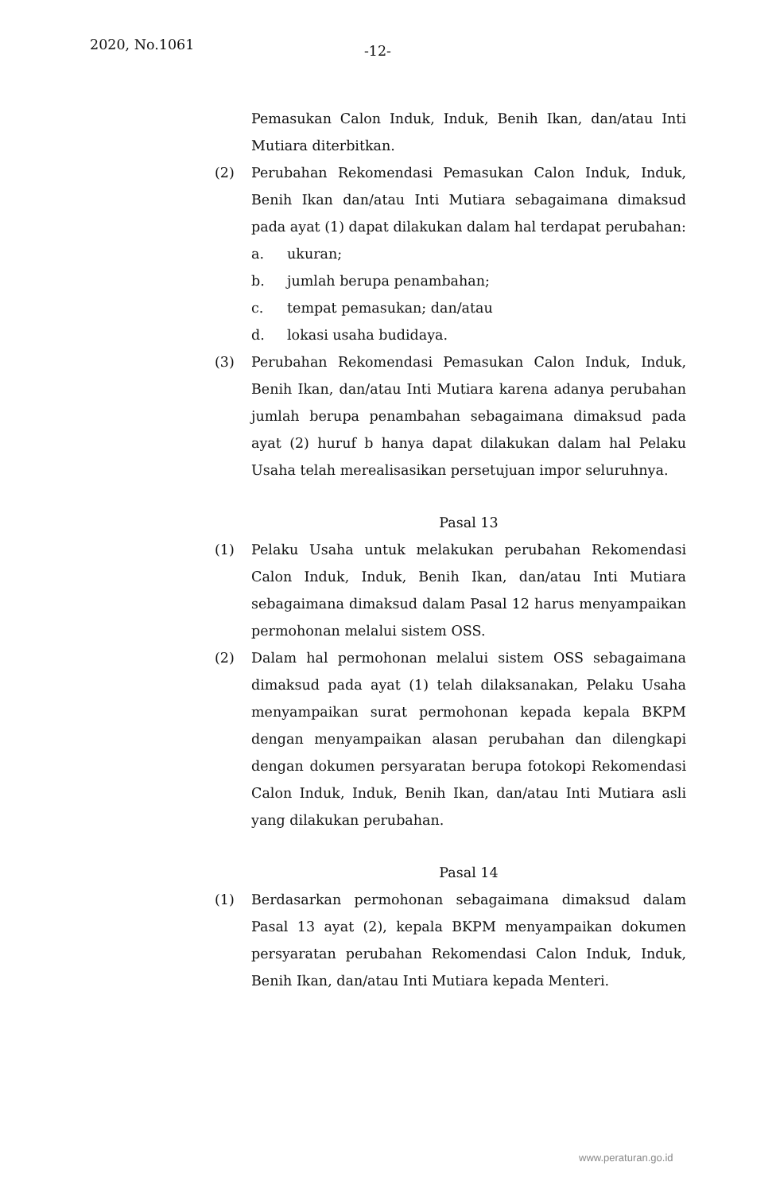2020, No.1061
-12-
Pemasukan Calon Induk, Induk, Benih Ikan, dan/atau Inti Mutiara diterbitkan.
(2) Perubahan Rekomendasi Pemasukan Calon Induk, Induk, Benih Ikan dan/atau Inti Mutiara sebagaimana dimaksud pada ayat (1) dapat dilakukan dalam hal terdapat perubahan:
a. ukuran;
b. jumlah berupa penambahan;
c. tempat pemasukan; dan/atau
d. lokasi usaha budidaya.
(3) Perubahan Rekomendasi Pemasukan Calon Induk, Induk, Benih Ikan, dan/atau Inti Mutiara karena adanya perubahan jumlah berupa penambahan sebagaimana dimaksud pada ayat (2) huruf b hanya dapat dilakukan dalam hal Pelaku Usaha telah merealisasikan persetujuan impor seluruhnya.
Pasal 13
(1) Pelaku Usaha untuk melakukan perubahan Rekomendasi Calon Induk, Induk, Benih Ikan, dan/atau Inti Mutiara sebagaimana dimaksud dalam Pasal 12 harus menyampaikan permohonan melalui sistem OSS.
(2) Dalam hal permohonan melalui sistem OSS sebagaimana dimaksud pada ayat (1) telah dilaksanakan, Pelaku Usaha menyampaikan surat permohonan kepada kepala BKPM dengan menyampaikan alasan perubahan dan dilengkapi dengan dokumen persyaratan berupa fotokopi Rekomendasi Calon Induk, Induk, Benih Ikan, dan/atau Inti Mutiara asli yang dilakukan perubahan.
Pasal 14
(1) Berdasarkan permohonan sebagaimana dimaksud dalam Pasal 13 ayat (2), kepala BKPM menyampaikan dokumen persyaratan perubahan Rekomendasi Calon Induk, Induk, Benih Ikan, dan/atau Inti Mutiara kepada Menteri.
www.peraturan.go.id